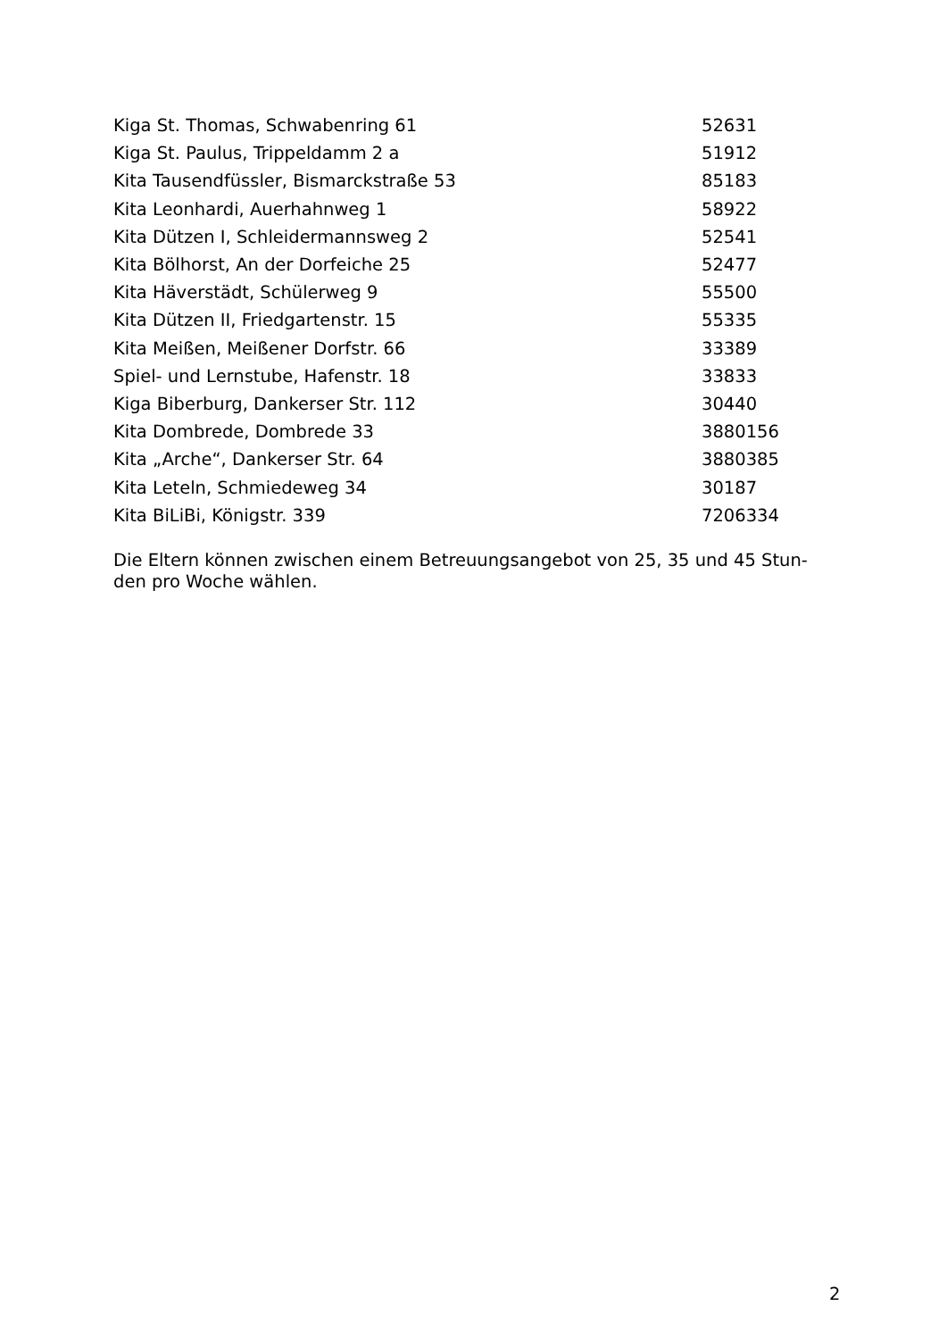| Kiga St. Thomas, Schwabenring 61 | 52631 |
| Kiga St. Paulus, Trippeldamm 2 a | 51912 |
| Kita Tausendfüssler, Bismarckstraße 53 | 85183 |
| Kita Leonhardi, Auerhahnweg 1 | 58922 |
| Kita Dützen I, Schleidermannsweg 2 | 52541 |
| Kita Bölhorst, An der Dorfeiche 25 | 52477 |
| Kita Häverstädt, Schülerweg 9 | 55500 |
| Kita Dützen II, Friedgartenstr. 15 | 55335 |
| Kita Meißen, Meißener Dorfstr. 66 | 33389 |
| Spiel- und Lernstube, Hafenstr. 18 | 33833 |
| Kiga Biberburg, Dankerser Str. 112 | 30440 |
| Kita Dombrede, Dombrede 33 | 3880156 |
| Kita „Arche“, Dankerser Str. 64 | 3880385 |
| Kita Leteln, Schmiedeweg 34 | 30187 |
| Kita BiLiBi, Königstr. 339 | 7206334 |
Die Eltern können zwischen einem Betreuungsangebot von 25, 35 und 45 Stun-den pro Woche wählen.
2